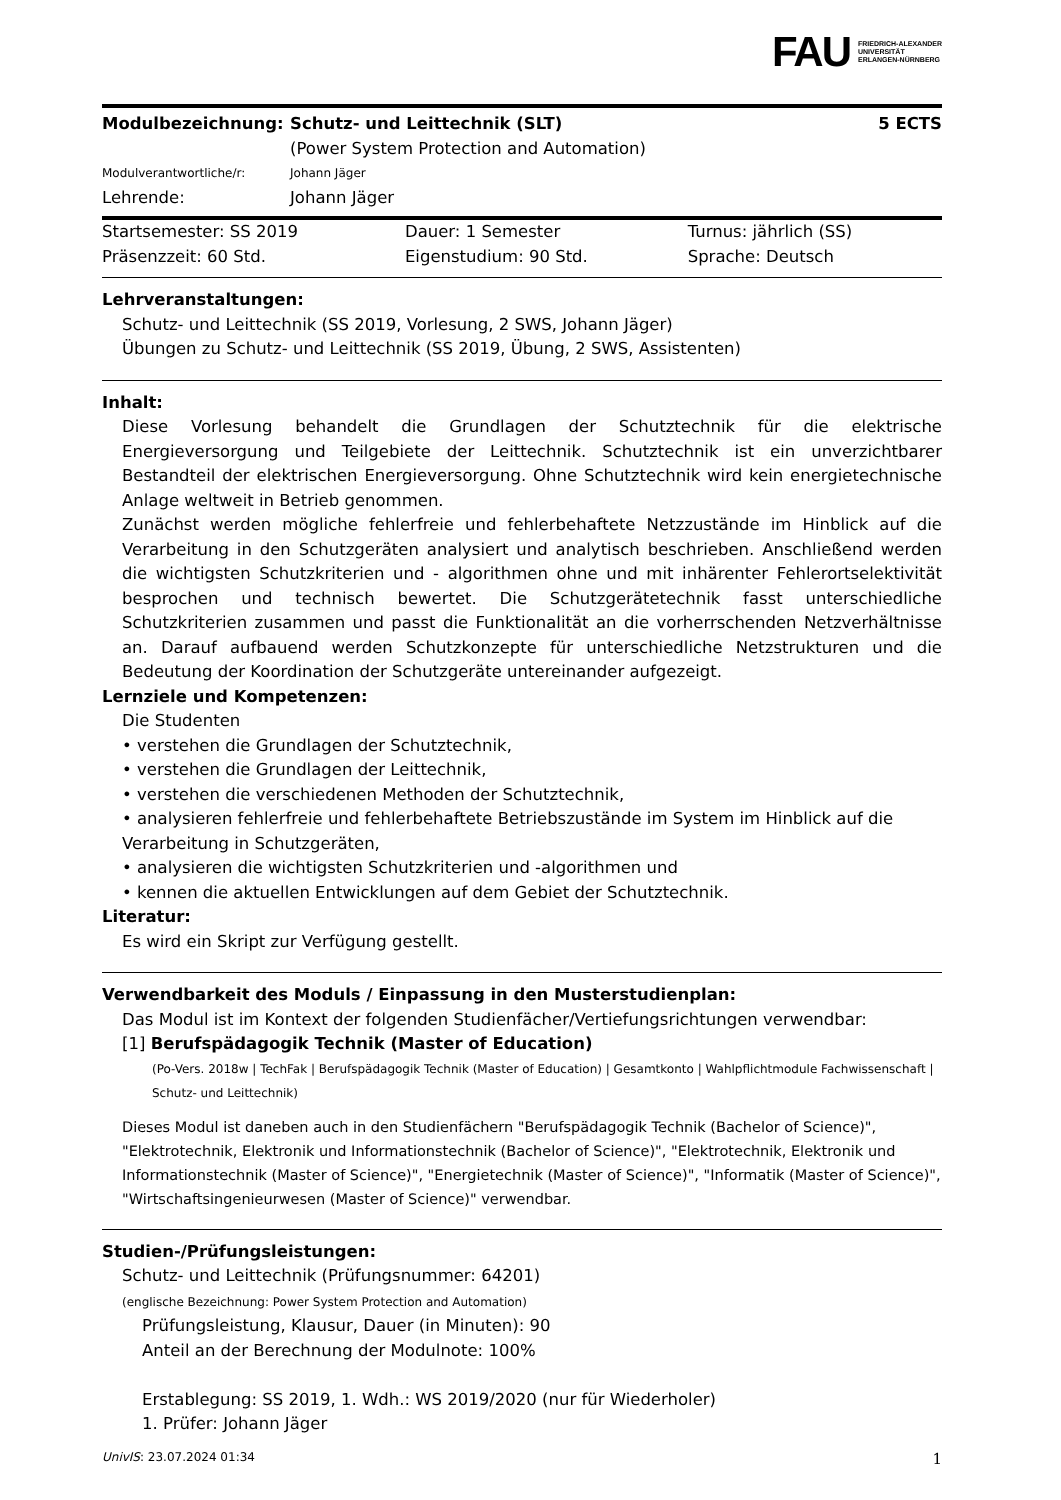FAU FRIEDRICH-ALEXANDER
UNIVERSITÄT
ERLANGEN-NÜRNBERG
| Modulbezeichnung: | Schutz- und Leittechnik (SLT) (Power System Protection and Automation) | 5 ECTS |
| Modulverantwortliche/r: | Johann Jäger | |
| Lehrende: | Johann Jäger | |
| Startsemester: SS 2019 | Dauer: 1 Semester | Turnus: jährlich (SS) |
| Präsenzzeit: 60 Std. | Eigenstudium: 90 Std. | Sprache: Deutsch |
Lehrveranstaltungen:
Schutz- und Leittechnik (SS 2019, Vorlesung, 2 SWS, Johann Jäger)
Übungen zu Schutz- und Leittechnik (SS 2019, Übung, 2 SWS, Assistenten)
Inhalt:
Diese Vorlesung behandelt die Grundlagen der Schutztechnik für die elektrische Energieversorgung und Teilgebiete der Leittechnik. Schutztechnik ist ein unverzichtbarer Bestandteil der elektrischen Energieversorgung. Ohne Schutztechnik wird kein energietechnische Anlage weltweit in Betrieb genommen.
Zunächst werden mögliche fehlerfreie und fehlerbehaftete Netzzustände im Hinblick auf die Verarbeitung in den Schutzgeräten analysiert und analytisch beschrieben. Anschließend werden die wichtigsten Schutzkriterien und - algorithmen ohne und mit inhärenter Fehlerortselektivität besprochen und technisch bewertet. Die Schutzgerätetechnik fasst unterschiedliche Schutzkriterien zusammen und passt die Funktionalität an die vorherrschenden Netzverhältnisse an. Darauf aufbauend werden Schutzkonzepte für unterschiedliche Netzstrukturen und die Bedeutung der Koordination der Schutzgeräte untereinander aufgezeigt.
Lernziele und Kompetenzen:
Die Studenten
• verstehen die Grundlagen der Schutztechnik,
• verstehen die Grundlagen der Leittechnik,
• verstehen die verschiedenen Methoden der Schutztechnik,
• analysieren fehlerfreie und fehlerbehaftete Betriebszustände im System im Hinblick auf die Verarbeitung in Schutzgeräten,
• analysieren die wichtigsten Schutzkriterien und -algorithmen und
• kennen die aktuellen Entwicklungen auf dem Gebiet der Schutztechnik.
Literatur:
Es wird ein Skript zur Verfügung gestellt.
Verwendbarkeit des Moduls / Einpassung in den Musterstudienplan:
Das Modul ist im Kontext der folgenden Studienfächer/Vertiefungsrichtungen verwendbar:
[1] Berufspädagogik Technik (Master of Education)
(Po-Vers. 2018w | TechFak | Berufspädagogik Technik (Master of Education) | Gesamtkonto | Wahlpflichtmodule Fachwissenschaft | Schutz- und Leittechnik)
Dieses Modul ist daneben auch in den Studienfächern "Berufspädagogik Technik (Bachelor of Science)", "Elektrotechnik, Elektronik und Informationstechnik (Bachelor of Science)", "Elektrotechnik, Elektronik und Informationstechnik (Master of Science)", "Energietechnik (Master of Science)", "Informatik (Master of Science)", "Wirtschaftsingenieurwesen (Master of Science)" verwendbar.
Studien-/Prüfungsleistungen:
Schutz- und Leittechnik (Prüfungsnummer: 64201)
(englische Bezeichnung: Power System Protection and Automation)
Prüfungsleistung, Klausur, Dauer (in Minuten): 90
Anteil an der Berechnung der Modulnote: 100%
Erstablegung: SS 2019, 1. Wdh.: WS 2019/2020 (nur für Wiederholer)
1. Prüfer: Johann Jäger
UnivIS: 23.07.2024 01:34 1